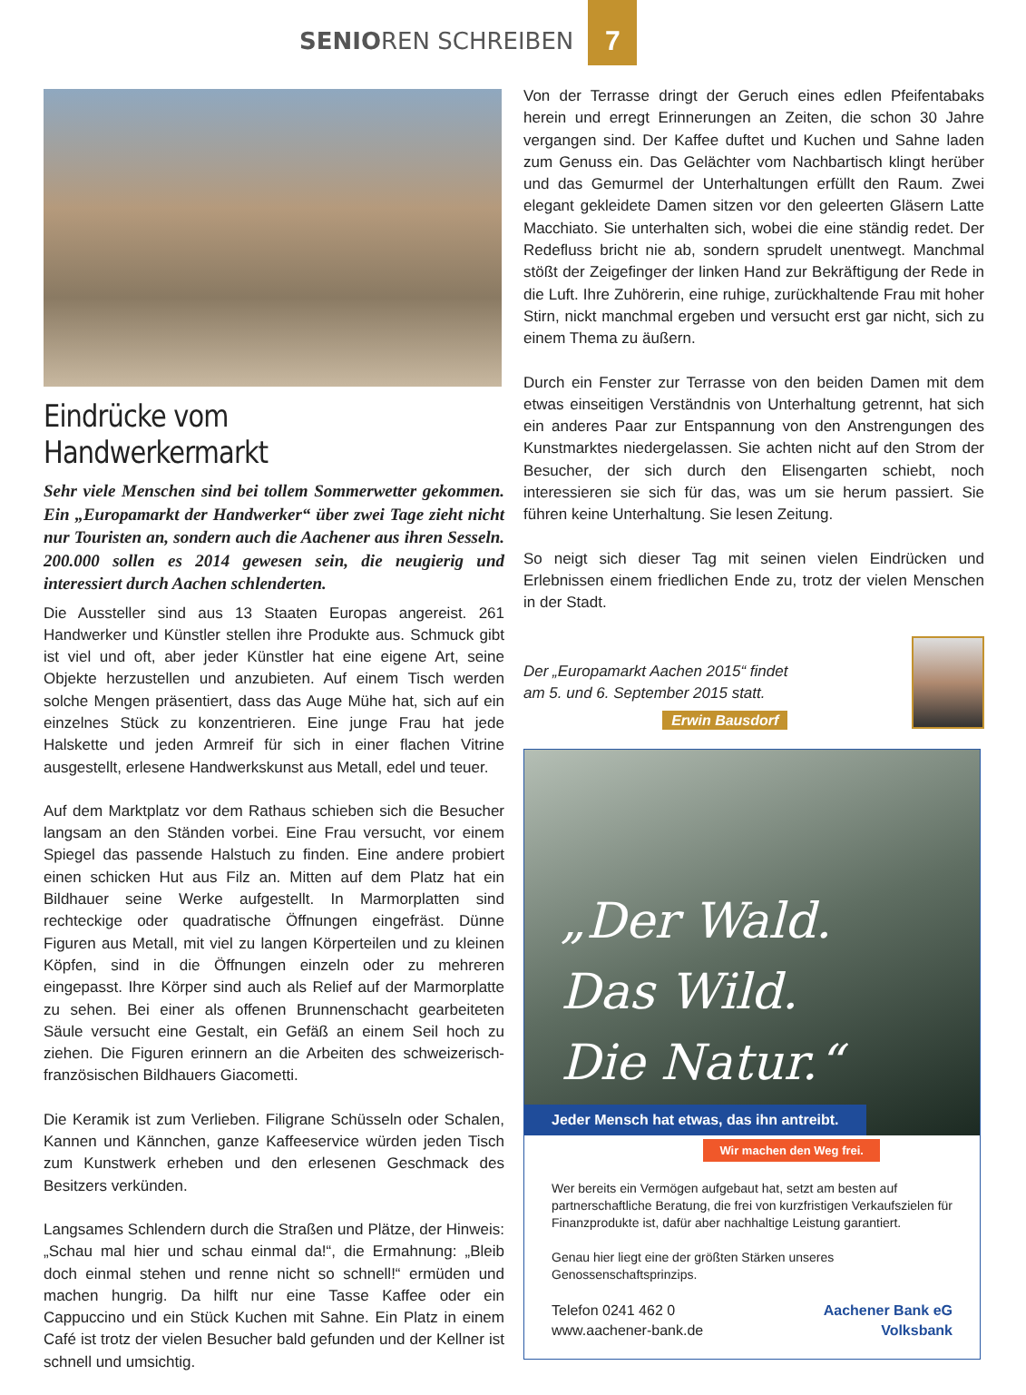SENIOREN SCHREIBEN
7
Eindrücke vom Handwerkermarkt
Sehr viele Menschen sind bei tollem Sommerwetter gekommen. Ein „Europamarkt der Handwerker“ über zwei Tage zieht nicht nur Touristen an, sondern auch die Aachener aus ihren Sesseln. 200.000 sollen es 2014 gewesen sein, die neugierig und interessiert durch Aachen schlenderten.
Die Aussteller sind aus 13 Staaten Europas angereist. 261 Handwerker und Künstler stellen ihre Produkte aus. Schmuck gibt ist viel und oft, aber jeder Künstler hat eine eigene Art, seine Objekte herzustellen und anzubieten. Auf einem Tisch werden solche Mengen präsentiert, dass das Auge Mühe hat, sich auf ein einzelnes Stück zu konzentrieren. Eine junge Frau hat jede Halskette und jeden Armreif für sich in einer flachen Vitrine ausgestellt, erlesene Handwerkskunst aus Metall, edel und teuer.
Auf dem Marktplatz vor dem Rathaus schieben sich die Besucher langsam an den Ständen vorbei. Eine Frau versucht, vor einem Spiegel das passende Halstuch zu finden. Eine andere probiert einen schicken Hut aus Filz an. Mitten auf dem Platz hat ein Bildhauer seine Werke aufgestellt. In Marmorplatten sind rechteckige oder quadratische Öffnungen eingefräst. Dünne Figuren aus Metall, mit viel zu langen Körperteilen und zu kleinen Köpfen, sind in die Öffnungen einzeln oder zu mehreren eingepasst. Ihre Körper sind auch als Relief auf der Marmorplatte zu sehen. Bei einer als offenen Brunnenschacht gearbeiteten Säule versucht eine Gestalt, ein Gefäß an einem Seil hoch zu ziehen. Die Figuren erinnern an die Arbeiten des schweizerisch-französischen Bildhauers Giacometti.
Die Keramik ist zum Verlieben. Filigrane Schüsseln oder Schalen, Kannen und Kännchen, ganze Kaffeeservice würden jeden Tisch zum Kunstwerk erheben und den erlesenen Geschmack des Besitzers verkünden.
Langsames Schlendern durch die Straßen und Plätze, der Hinweis: „Schau mal hier und schau einmal da!“, die Ermahnung: „Bleib doch einmal stehen und renne nicht so schnell!“ ermüden und machen hungrig. Da hilft nur eine Tasse Kaffee oder ein Cappuccino und ein Stück Kuchen mit Sahne. Ein Platz in einem Café ist trotz der vielen Besucher bald gefunden und der Kellner ist schnell und umsichtig.
Von der Terrasse dringt der Geruch eines edlen Pfeifentabaks herein und erregt Erinnerungen an Zeiten, die schon 30 Jahre vergangen sind. Der Kaffee duftet und Kuchen und Sahne laden zum Genuss ein. Das Gelächter vom Nachbartisch klingt herüber und das Gemurmel der Unterhaltungen erfüllt den Raum. Zwei elegant gekleidete Damen sitzen vor den geleerten Gläsern Latte Macchiato. Sie unterhalten sich, wobei die eine ständig redet. Der Redefluss bricht nie ab, sondern sprudelt unentwegt. Manchmal stößt der Zeigefinger der linken Hand zur Bekräftigung der Rede in die Luft. Ihre Zuhörerin, eine ruhige, zurückhaltende Frau mit hoher Stirn, nickt manchmal ergeben und versucht erst gar nicht, sich zu einem Thema zu äußern.
Durch ein Fenster zur Terrasse von den beiden Damen mit dem etwas einseitigen Verständnis von Unterhaltung getrennt, hat sich ein anderes Paar zur Entspannung von den Anstrengungen des Kunstmarktes niedergelassen. Sie achten nicht auf den Strom der Besucher, der sich durch den Elisengarten schiebt, noch interessieren sie sich für das, was um sie herum passiert. Sie führen keine Unterhaltung. Sie lesen Zeitung.
So neigt sich dieser Tag mit seinen vielen Eindrücken und Erlebnissen einem friedlichen Ende zu, trotz der vielen Menschen in der Stadt.
Der „Europamarkt Aachen 2015“ findet
am 5. und 6. September 2015 statt.
Erwin Bausdorf
„Der Wald.
Das Wild.
Die Natur.“
Jeder Mensch hat etwas, das ihn antreibt.
Wir machen den Weg frei.
Wer bereits ein Vermögen aufgebaut hat, setzt am besten auf partnerschaftliche Beratung, die frei von kurzfristigen Verkaufszielen für Finanzprodukte ist, dafür aber nachhaltige Leistung garantiert.
Genau hier liegt eine der größten Stärken unseres Genossenschaftsprinzips.
Telefon 0241 462 0
www.aachener-bank.de
Aachener Bank eG
Volksbank